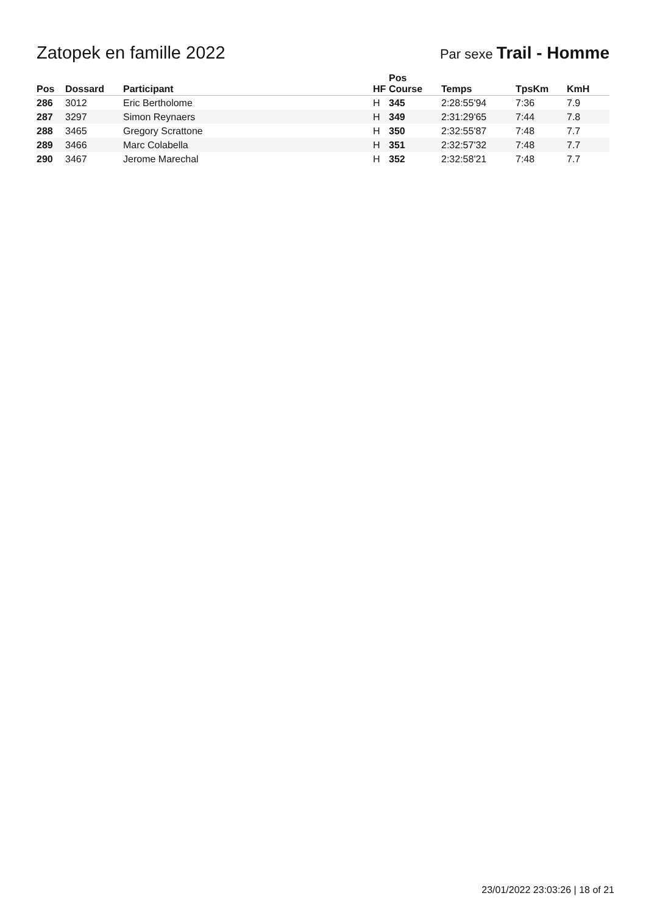Zatopek en famille 2022
Par sexe Trail - Homme
| Pos | Dossard | Participant | HF | Pos Course | Temps | TpsKm | KmH |
| --- | --- | --- | --- | --- | --- | --- | --- |
| 286 | 3012 | Eric Bertholome | H | 345 | 2:28:55'94 | 7:36 | 7.9 |
| 287 | 3297 | Simon Reynaers | H | 349 | 2:31:29'65 | 7:44 | 7.8 |
| 288 | 3465 | Gregory Scrattone | H | 350 | 2:32:55'87 | 7:48 | 7.7 |
| 289 | 3466 | Marc Colabella | H | 351 | 2:32:57'32 | 7:48 | 7.7 |
| 290 | 3467 | Jerome Marechal | H | 352 | 2:32:58'21 | 7:48 | 7.7 |
23/01/2022 23:03:26 | 18 of 21